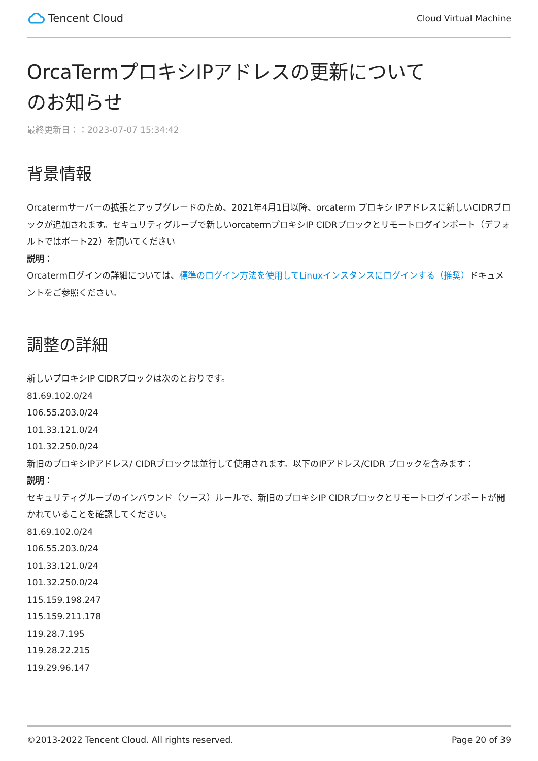Tencent Cloud
Cloud Virtual Machine
OrcaTermプロキシIPアドレスの更新についてのお知らせ
最終更新日：：2023-07-07 15:34:42
背景情報
Orcatermサーバーの拡張とアップグレードのため、2021年4月1日以降、orcaterm プロキシ IPアドレスに新しいCIDRブロックが追加されます。セキュリティグループで新しいorcatermプロキシIP CIDRブロックとリモートログインポート（デフォルトではポート22）を開いてください
説明：
Orcatermログインの詳細については、標準のログイン方法を使用してLinuxインスタンスにログインする（推奨）ドキュメントをご参照ください。
調整の詳細
新しいプロキシIP CIDRブロックは次のとおりです。
81.69.102.0/24
106.55.203.0/24
101.33.121.0/24
101.32.250.0/24
新旧のプロキシIPアドレス/ CIDRブロックは並行して使用されます。以下のIPアドレス/CIDR ブロックを含みます：
説明：
セキュリティグループのインバウンド（ソース）ルールで、新旧のプロキシIP CIDRブロックとリモートログインポートが開かれていることを確認してください。
81.69.102.0/24
106.55.203.0/24
101.33.121.0/24
101.32.250.0/24
115.159.198.247
115.159.211.178
119.28.7.195
119.28.22.215
119.29.96.147
©2013-2022 Tencent Cloud. All rights reserved. Page 20 of 39